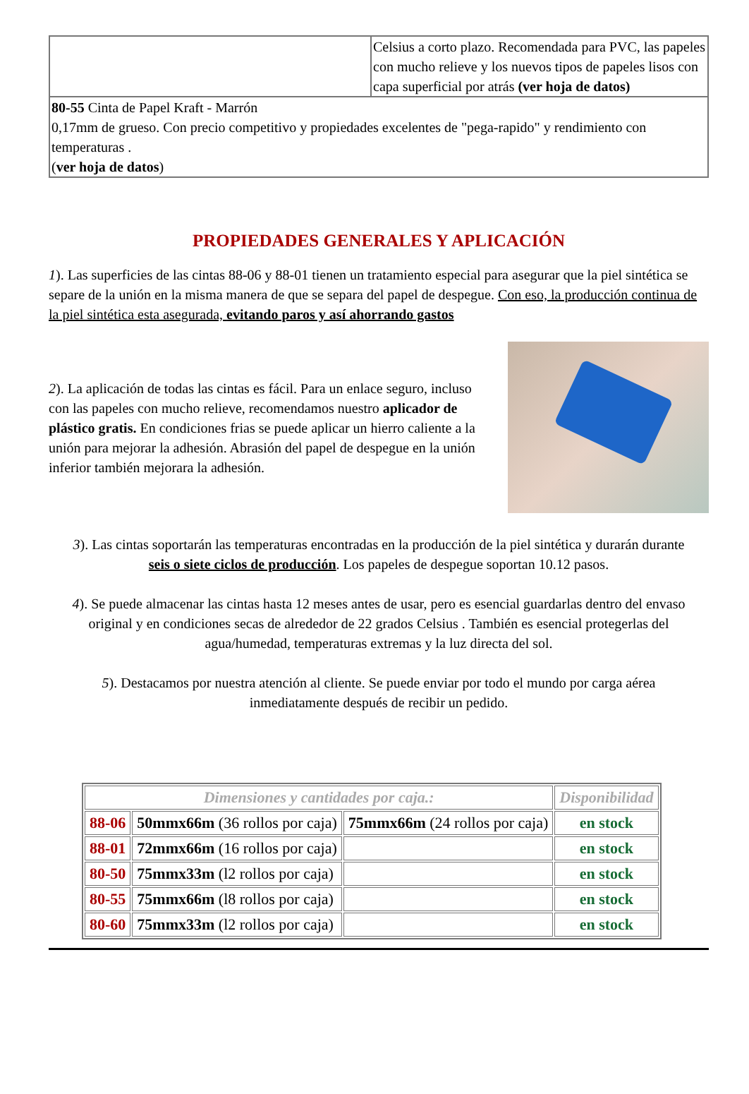| | Celsius a corto plazo. Recomendada para PVC, las papeles con mucho relieve y los nuevos tipos de papeles lisos con capa superficial por atrás (ver hoja de datos) |
| 80-55 Cinta de Papel Kraft - Marrón 0,17mm de grueso. Con precio competitivo y propiedades excelentes de "pega-rapido" y rendimiento con temperaturas . ( ver hoja de datos ) | |
PROPIEDADES GENERALES Y APLICACIÓN
1). Las superficies de las cintas 88-06 y 88-01 tienen un tratamiento especial para asegurar que la piel sintética se separe de la unión en la misma manera de que se separa del papel de despegue. Con eso, la producción continua de la piel sintética esta asegurada, evitando paros y así ahorrando gastos
2). La aplicación de todas las cintas es fácil. Para un enlace seguro, incluso con las papeles con mucho relieve, recomendamos nuestro aplicador de plástico gratis. En condiciones frias se puede aplicar un hierro caliente a la unión para mejorar la adhesión. Abrasión del papel de despegue en la unión inferior también mejorara la adhesión.
3). Las cintas soportarán las temperaturas encontradas en la producción de la piel sintética y durarán durante seis o siete ciclos de producción. Los papeles de despegue soportan 10.12 pasos.
4). Se puede almacenar las cintas hasta 12 meses antes de usar, pero es esencial guardarlas dentro del envaso original y en condiciones secas de alrededor de 22 grados Celsius . También es esencial protegerlas del agua/humedad, temperaturas extremas y la luz directa del sol.
5). Destacamos por nuestra atención al cliente. Se puede enviar por todo el mundo por carga aérea inmediatamente después de recibir un pedido.
| Dimensiones y cantidades por caja.: | | | Disponibilidad |
| --- | --- | --- | --- |
| 88-06 | 50mmx66m (36 rollos por caja) | 75mmx66m (24 rollos por caja) | en stock |
| 88-01 | 72mmx66m (16 rollos por caja) | | en stock |
| 80-50 | 75mmx33m (l2 rollos por caja) | | en stock |
| 80-55 | 75mmx66m (l8 rollos por caja) | | en stock |
| 80-60 | 75mmx33m (l2 rollos por caja) | | en stock |